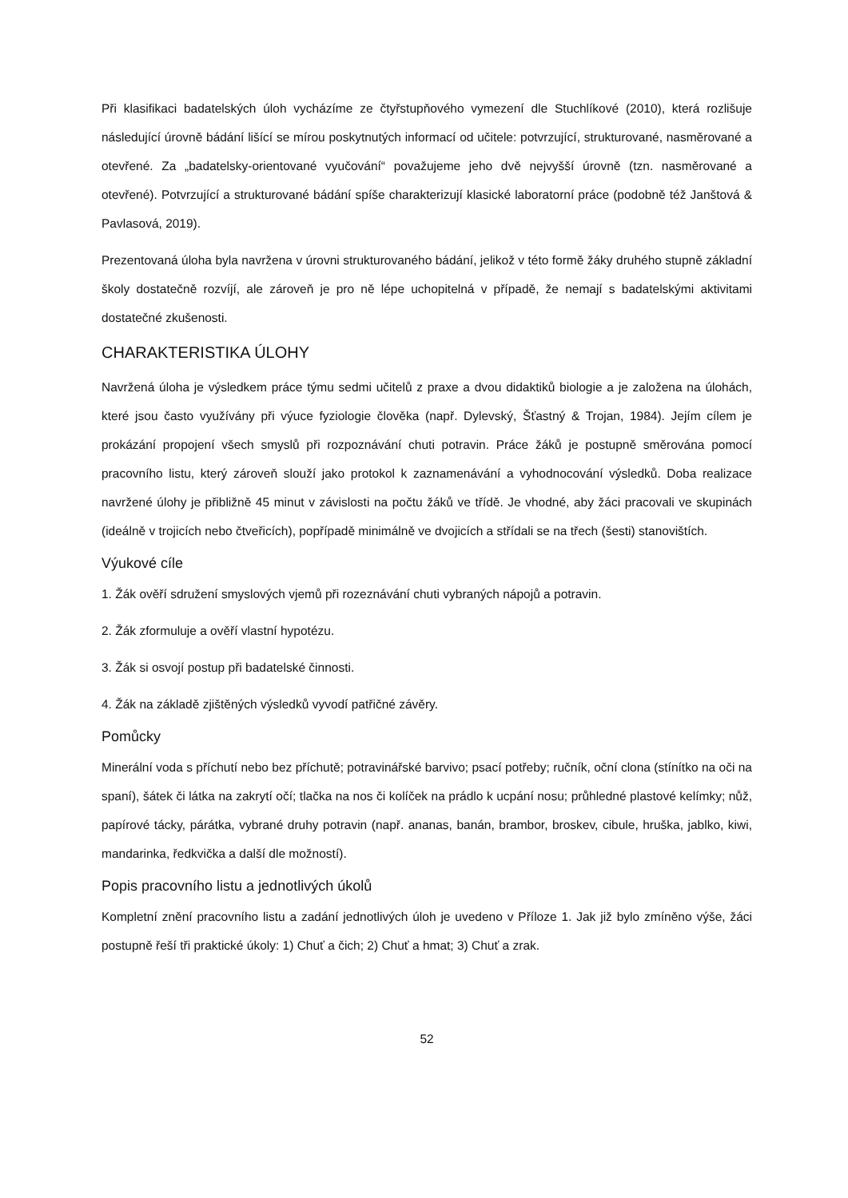Při klasifikaci badatelských úloh vycházíme ze čtyřstupňového vymezení dle Stuchlíkové (2010), která rozlišuje následující úrovně bádání lišící se mírou poskytnutých informací od učitele: potvrzující, strukturované, nasměrované a otevřené. Za „badatelsky-orientované vyučování“ považujeme jeho dvě nejvyšší úrovně (tzn. nasměrované a otevřené). Potvrzující a strukturované bádání spíše charakterizují klasické laboratorní práce (podobně též Janštová & Pavlasová, 2019).
Prezentovaná úloha byla navržena v úrovni strukturovaného bádání, jelikož v této formě žáky druhého stupně základní školy dostatečně rozvíjí, ale zároveň je pro ně lépe uchopitelná v případě, že nemají s badatelskými aktivitami dostatečné zkušenosti.
CHARAKTERISTIKA ÚLOHY
Navržená úloha je výsledkem práce týmu sedmi učitelů z praxe a dvou didaktiků biologie a je založena na úlohách, které jsou často využívány při výuce fyziologie člověka (např. Dylevský, Šťastný & Trojan, 1984). Jejím cílem je prokázání propojení všech smyslů při rozpoznávání chuti potravin. Práce žáků je postupně směrována pomocí pracovního listu, který zároveň slouží jako protokol k zaznamenávání a vyhodnocování výsledků. Doba realizace navržené úlohy je přibližně 45 minut v závislosti na počtu žáků ve třídě. Je vhodné, aby žáci pracovali ve skupinách (ideálně v trojicích nebo čtveřicích), popřípadě minimálně ve dvojicích a střídali se na třech (šesti) stanovištích.
Výukové cíle
1. Žák ověří sdružení smyslových vjemů při rozeznávání chuti vybraných nápojů a potravin.
2. Žák zformuluje a ověří vlastní hypotézu.
3. Žák si osvojí postup při badatelské činnosti.
4. Žák na základě zjištěných výsledků vyvodí patřičné závěry.
Pomůcky
Minerální voda s příchutí nebo bez příchutě; potravinářské barvivo; psací potřeby; ručník, oční clona (stínítko na oči na spaní), šátek či látka na zakrytí očí; tlačka na nos či kolíček na prádlo k ucpání nosu; průhledné plastové kelímky; nůž, papírové tácky, párátka, vybrané druhy potravin (např. ananas, banán, brambor, broskev, cibule, hruška, jablko, kiwi, mandarinka, ředkvička a další dle možností).
Popis pracovního listu a jednotlivých úkolů
Kompletní znění pracovního listu a zadání jednotlivých úloh je uvedeno v Příloze 1. Jak již bylo zmíněno výše, žáci postupně řeší tři praktické úkoly: 1) Chuť a čich; 2) Chuť a hmat; 3) Chuť a zrak.
52